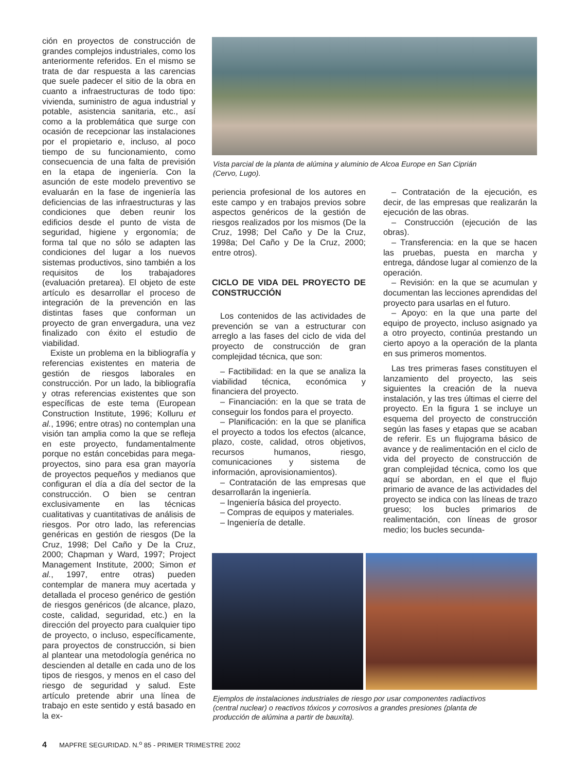ción en proyectos de construcción de grandes complejos industriales, como los anteriormente referidos. En el mismo se trata de dar respuesta a las carencias que suele padecer el sitio de la obra en cuanto a infraestructuras de todo tipo: vivienda, suministro de agua industrial y potable, asistencia sanitaria, etc., así como a la problemática que surge con ocasión de recepcionar las instalaciones por el propietario e, incluso, al poco tiempo de su funcionamiento, como consecuencia de una falta de previsión en la etapa de ingeniería. Con la asunción de este modelo preventivo se evaluarán en la fase de ingeniería las deficiencias de las infraestructuras y las condiciones que deben reunir los edificios desde el punto de vista de seguridad, higiene y ergonomía; de forma tal que no sólo se adapten las condiciones del lugar a los nuevos sistemas productivos, sino también a los requisitos de los trabajadores (evaluación pretarea). El objeto de este artículo es desarrollar el proceso de integración de la prevención en las distintas fases que conforman un proyecto de gran envergadura, una vez finalizado con éxito el estudio de viabilidad.
Existe un problema en la bibliografía y referencias existentes en materia de gestión de riesgos laborales en construcción. Por un lado, la bibliografía y otras referencias existentes que son específicas de este tema (European Construction Institute, 1996; Kolluru et al., 1996; entre otras) no contemplan una visión tan amplia como la que se refleja en este proyecto, fundamentalmente porque no están concebidas para mega-proyectos, sino para esa gran mayoría de proyectos pequeños y medianos que configuran el día a día del sector de la construcción. O bien se centran exclusivamente en las técnicas cualitativas y cuantitativas de análisis de riesgos. Por otro lado, las referencias genéricas en gestión de riesgos (De la Cruz, 1998; Del Caño y De la Cruz, 2000; Chapman y Ward, 1997; Project Management Institute, 2000; Simon et al., 1997, entre otras) pueden contemplar de manera muy acertada y detallada el proceso genérico de gestión de riesgos genéricos (de alcance, plazo, coste, calidad, seguridad, etc.) en la dirección del proyecto para cualquier tipo de proyecto, o incluso, específicamente, para proyectos de construcción, si bien al plantear una metodología genérica no descienden al detalle en cada uno de los tipos de riesgos, y menos en el caso del riesgo de seguridad y salud. Este artículo pretende abrir una línea de trabajo en este sentido y está basado en la ex-
Vista parcial de la planta de alúmina y aluminio de Alcoa Europe en San Ciprián
(Cervo, Lugo).
periencia profesional de los autores en este campo y en trabajos previos sobre aspectos genéricos de la gestión de riesgos realizados por los mismos (De la Cruz, 1998; Del Caño y De la Cruz, 1998a; Del Caño y De la Cruz, 2000; entre otros).
CICLO DE VIDA DEL PROYECTO DE CONSTRUCCIÓN
Los contenidos de las actividades de prevención se van a estructurar con arreglo a las fases del ciclo de vida del proyecto de construcción de gran complejidad técnica, que son:
– Factibilidad: en la que se analiza la viabilidad técnica, económica y financiera del proyecto.
– Financiación: en la que se trata de conseguir los fondos para el proyecto.
– Planificación: en la que se planifica el proyecto a todos los efectos (alcance, plazo, coste, calidad, otros objetivos, recursos humanos, riesgo, comunicaciones y sistema de información, aprovisionamientos).
– Contratación de las empresas que desarrollarán la ingeniería.
– Ingeniería básica del proyecto.
– Compras de equipos y materiales.
– Ingeniería de detalle.
– Contratación de la ejecución, es decir, de las empresas que realizarán la ejecución de las obras.
– Construcción (ejecución de las obras).
– Transferencia: en la que se hacen las pruebas, puesta en marcha y entrega, dándose lugar al comienzo de la operación.
– Revisión: en la que se acumulan y documentan las lecciones aprendidas del proyecto para usarlas en el futuro.
– Apoyo: en la que una parte del equipo de proyecto, incluso asignado ya a otro proyecto, continúa prestando un cierto apoyo a la operación de la planta en sus primeros momentos.
Las tres primeras fases constituyen el lanzamiento del proyecto, las seis siguientes la creación de la nueva instalación, y las tres últimas el cierre del proyecto. En la figura 1 se incluye un esquema del proyecto de construcción según las fases y etapas que se acaban de referir. Es un flujograma básico de avance y de realimentación en el ciclo de vida del proyecto de construcción de gran complejidad técnica, como los que aquí se abordan, en el que el flujo primario de avance de las actividades del proyecto se indica con las líneas de trazo grueso; los bucles primarios de realimentación, con líneas de grosor medio; los bucles secunda-
Ejemplos de instalaciones industriales de riesgo por usar componentes radiactivos
(central nuclear) o reactivos tóxicos y corrosivos a grandes presiones (planta de
producción de alúmina a partir de bauxita).
4 MAPFRE SEGURIDAD. N.<sup>o</sup> 85 - PRIMER TRIMESTRE 2002